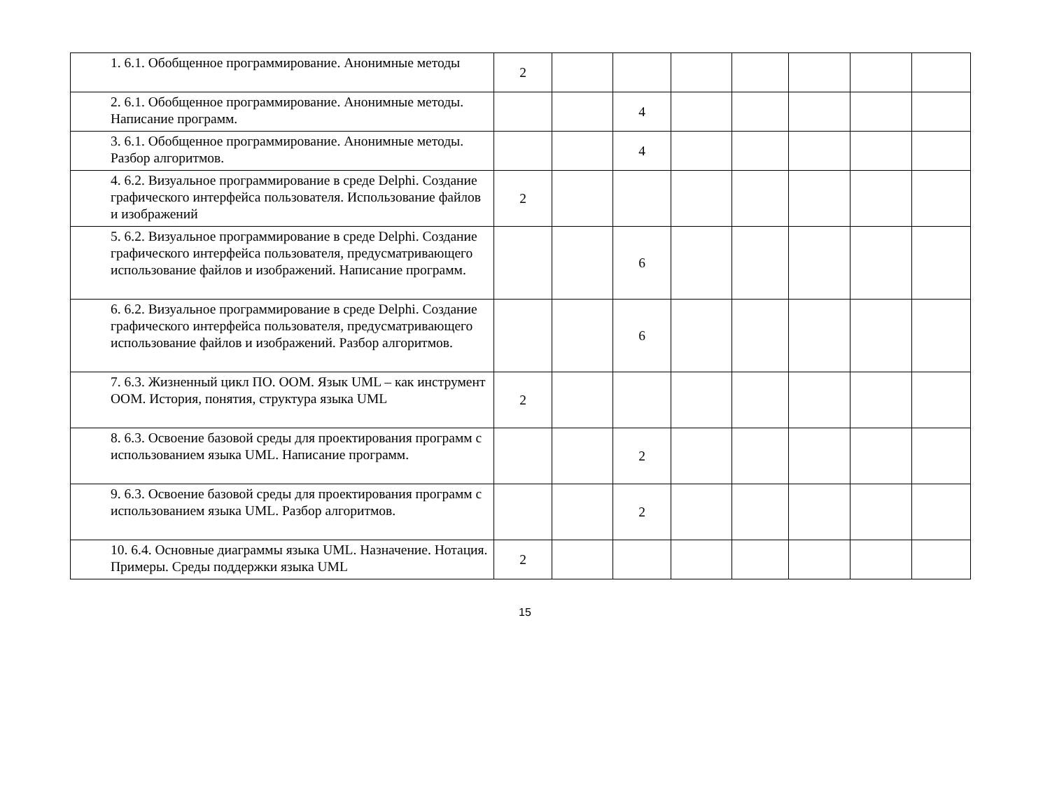| | 1. 6.1. Обобщенное программирование. Анонимные методы | 2 | | | | | | | |
| | 2. 6.1. Обобщенное программирование. Анонимные методы. Написание программ. | | | 4 | | | | | |
| | 3. 6.1. Обобщенное программирование. Анонимные методы. Разбор алгоритмов. | | | 4 | | | | | |
| | 4. 6.2. Визуальное программирование в среде Delphi. Создание графического интерфейса пользователя. Использование файлов и изображений | 2 | | | | | | | |
| | 5. 6.2. Визуальное программирование в среде Delphi. Создание графического интерфейса пользователя, предусматривающего использование файлов и изображений. Написание программ. | | | 6 | | | | | |
| | 6. 6.2. Визуальное программирование в среде Delphi. Создание графического интерфейса пользователя, предусматривающего использование файлов и изображений. Разбор алгоритмов. | | | 6 | | | | | |
| | 7. 6.3. Жизненный цикл ПО. ООМ. Язык UML – как инструмент ООМ. История, понятия, структура языка UML | 2 | | | | | | | |
| | 8. 6.3. Освоение базовой среды для проектирования программ с использованием языка UML. Написание программ. | | | 2 | | | | | |
| | 9. 6.3. Освоение базовой среды для проектирования программ с использованием языка UML. Разбор алгоритмов. | | | 2 | | | | | |
| | 10. 6.4. Основные диаграммы языка UML. Назначение. Нотация. Примеры. Среды поддержки языка UML | 2 | | | | | | | |
15